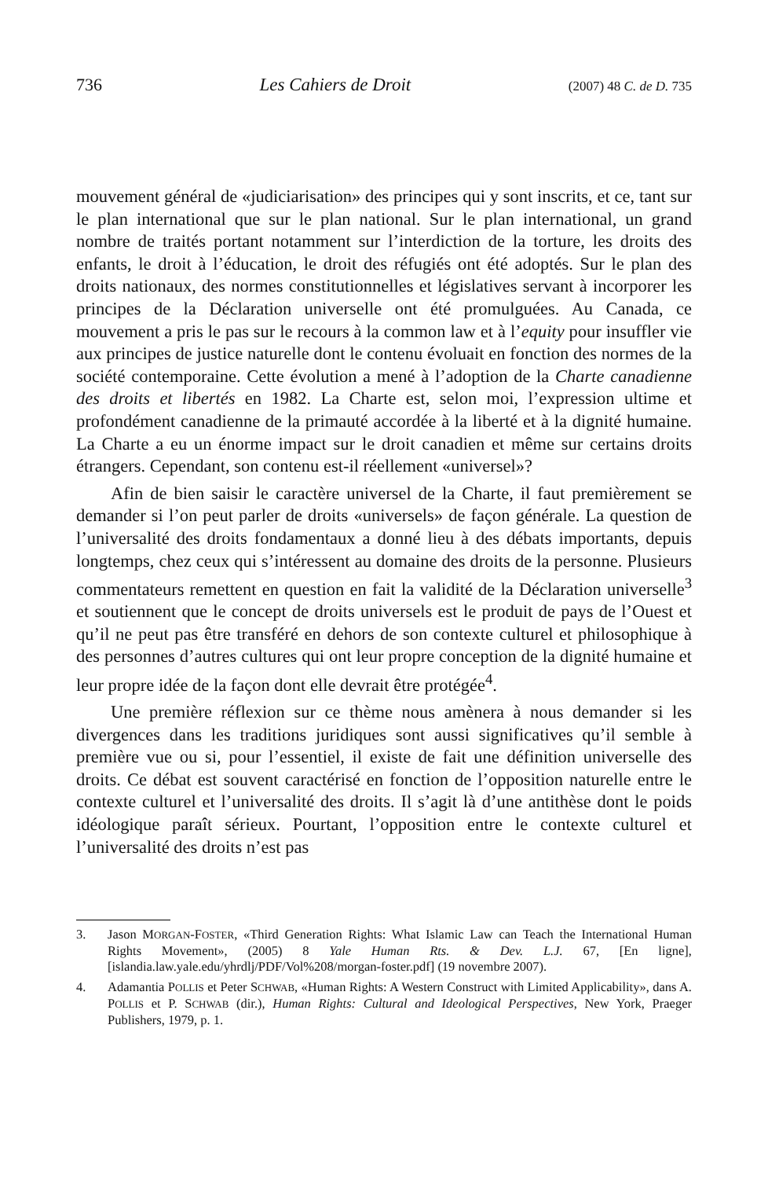736 Les Cahiers de Droit (2007) 48 C. de D. 735
mouvement général de «judiciarisation» des principes qui y sont inscrits, et ce, tant sur le plan international que sur le plan national. Sur le plan international, un grand nombre de traités portant notamment sur l’interdiction de la torture, les droits des enfants, le droit à l’éducation, le droit des réfugiés ont été adoptés. Sur le plan des droits nationaux, des normes constitutionnelles et législatives servant à incorporer les principes de la Déclaration universelle ont été promulguées. Au Canada, ce mouvement a pris le pas sur le recours à la common law et à l’equity pour insuffler vie aux principes de justice naturelle dont le contenu évoluait en fonction des normes de la société contemporaine. Cette évolution a mené à l’adoption de la Charte canadienne des droits et libertés en 1982. La Charte est, selon moi, l’expression ultime et profondément canadienne de la primauté accordée à la liberté et à la dignité humaine. La Charte a eu un énorme impact sur le droit canadien et même sur certains droits étrangers. Cependant, son contenu est-il réellement «universel»?
Afin de bien saisir le caractère universel de la Charte, il faut premièrement se demander si l’on peut parler de droits «universels» de façon générale. La question de l’universalité des droits fondamentaux a donné lieu à des débats importants, depuis longtemps, chez ceux qui s’intéressent au domaine des droits de la personne. Plusieurs commentateurs remettent en question en fait la validité de la Déclaration universelle<sup>3</sup> et soutiennent que le concept de droits universels est le produit de pays de l’Ouest et qu’il ne peut pas être transféré en dehors de son contexte culturel et philosophique à des personnes d’autres cultures qui ont leur propre conception de la dignité humaine et leur propre idée de la façon dont elle devrait être protégée<sup>4</sup>.
Une première réflexion sur ce thème nous amènera à nous demander si les divergences dans les traditions juridiques sont aussi significatives qu’il semble à première vue ou si, pour l’essentiel, il existe de fait une définition universelle des droits. Ce débat est souvent caractérisé en fonction de l’opposition naturelle entre le contexte culturel et l’universalité des droits. Il s’agit là d’une antithèse dont le poids idéologique paraît sérieux. Pourtant, l’opposition entre le contexte culturel et l’universalité des droits n’est pas
3. Jason MORGAN-FOSTER, «Third Generation Rights: What Islamic Law can Teach the International Human Rights Movement», (2005) 8 Yale Human Rts. & Dev. L.J. 67, [En ligne], [islandia.law.yale.edu/yhrdlj/PDF/Vol%208/morgan-foster.pdf] (19 novembre 2007).
4. Adamantia POLLIS et Peter SCHWAB, «Human Rights: A Western Construct with Limited Applicability», dans A. POLLIS et P. SCHWAB (dir.), Human Rights: Cultural and Ideological Perspectives, New York, Praeger Publishers, 1979, p. 1.